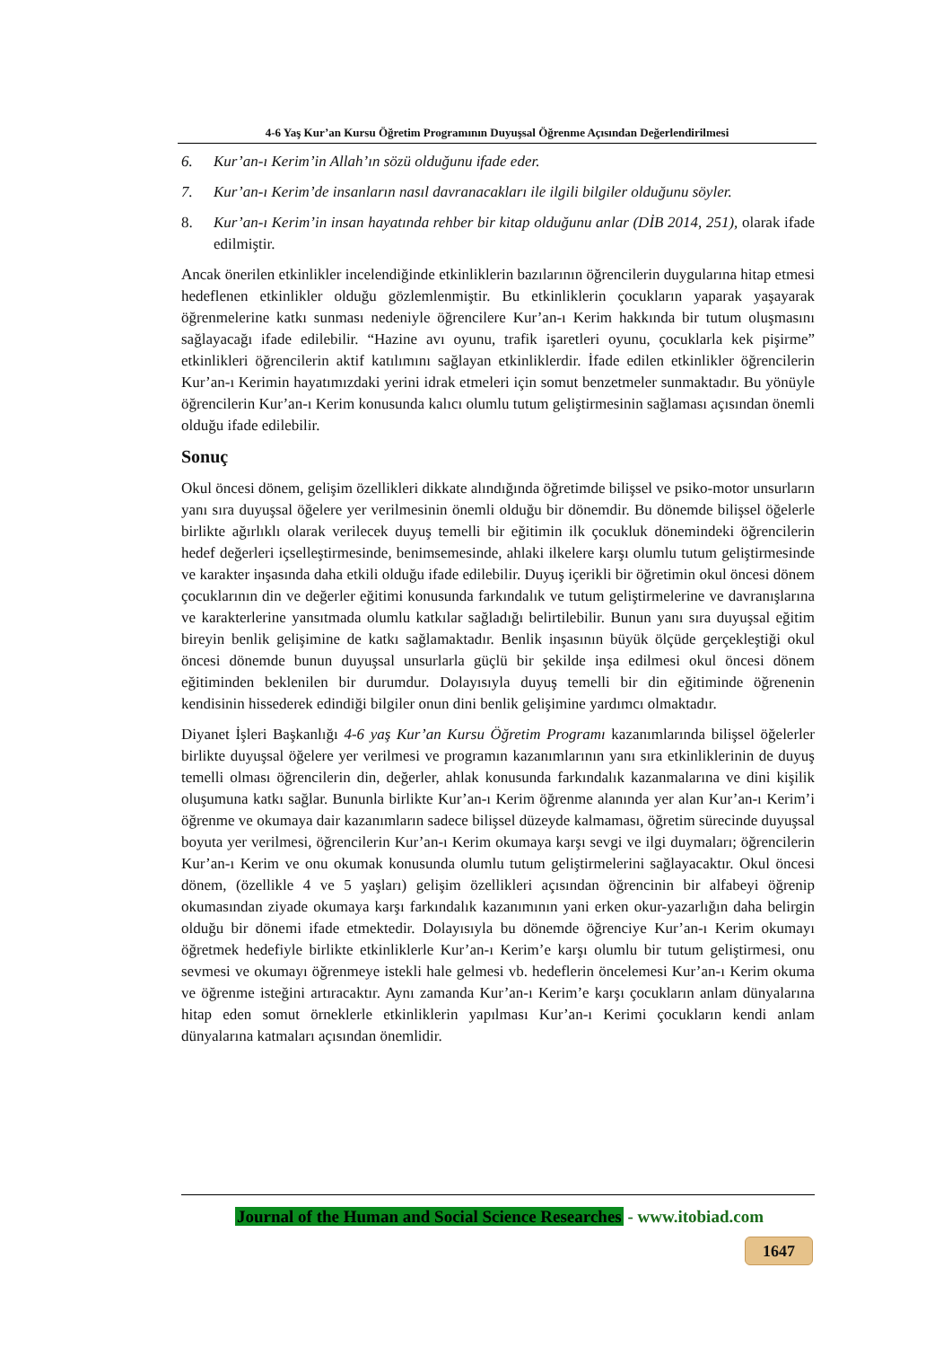4-6 Yaş Kur’an Kursu Öğretim Programının Duyuşsal Öğrenme Açısından Değerlendirilmesi
6. Kur’an-ı Kerim’in Allah’ın sözü olduğunu ifade eder.
7. Kur’an-ı Kerim’de insanların nasıl davranacakları ile ilgili bilgiler olduğunu söyler.
8. Kur’an-ı Kerim’in insan hayatında rehber bir kitap olduğunu anlar (DİB 2014, 251), olarak ifade edilmiştir.
Ancak önerilen etkinlikler incelendiğinde etkinliklerin bazılarının öğrencilerin duygularına hitap etmesi hedeflenen etkinlikler olduğu gözlemlenmiştir. Bu etkinliklerin çocukların yaparak yaşayarak öğrenmelerine katkı sunması nedeniyle öğrencilere Kur’an-ı Kerim hakkında bir tutum oluşmasını sağlayacağı ifade edilebilir. “Hazine avı oyunu, trafik işaretleri oyunu, çocuklarla kek pişirme” etkinlikleri öğrencilerin aktif katılımını sağlayan etkinliklerdir. İfade edilen etkinlikler öğrencilerin Kur’an-ı Kerimin hayatımızdaki yerini idrak etmeleri için somut benzetmeler sunmaktadır. Bu yönüyle öğrencilerin Kur’an-ı Kerim konusunda kalıcı olumlu tutum geliştirmesinin sağlaması açısından önemli olduğu ifade edilebilir.
Sonuç
Okul öncesi dönem, gelişim özellikleri dikkate alındığında öğretimde bilişsel ve psiko-motor unsurların yanı sıra duyuşsal öğelere yer verilmesinin önemli olduğu bir dönemdir. Bu dönemde bilişsel öğelerle birlikte ağırlıklı olarak verilecek duyuş temelli bir eğitimin ilk çocukluk dönemindeki öğrencilerin hedef değerleri içselleştirmesinde, benimsemesinde, ahlaki ilkelere karşı olumlu tutum geliştirmesinde ve karakter inşasında daha etkili olduğu ifade edilebilir. Duyuş içerikli bir öğretimin okul öncesi dönem çocuklarının din ve değerler eğitimi konusunda farkındalık ve tutum geliştirmelerine ve davranışlarına ve karakterlerine yansıtmada olumlu katkılar sağladığı belirtilebilir. Bunun yanı sıra duyuşsal eğitim bireyin benlik gelişimine de katkı sağlamaktadır. Benlik inşasının büyük ölçüde gerçekleştiği okul öncesi dönemde bunun duyuşsal unsurlarla güçlü bir şekilde inşa edilmesi okul öncesi dönem eğitiminden beklenilen bir durumdur. Dolayısıyla duyuş temelli bir din eğitiminde öğrenenin kendisinin hissederek edindiği bilgiler onun dini benlik gelişimine yardımcı olmaktadır.
Diyanet İşleri Başkanlığı 4-6 yaş Kur’an Kursu Öğretim Programı kazanımlarında bilişsel öğelerler birlikte duyuşsal öğelere yer verilmesi ve programın kazanımlarının yanı sıra etkinliklerinin de duyuş temelli olması öğrencilerin din, değerler, ahlak konusunda farkındalık kazanmalarına ve dini kişilik oluşumuna katkı sağlar. Bununla birlikte Kur’an-ı Kerim öğrenme alanında yer alan Kur’an-ı Kerim’i öğrenme ve okumaya dair kazanımların sadece bilişsel düzeyde kalmaması, öğretim sürecinde duyuşsal boyuta yer verilmesi, öğrencilerin Kur’an-ı Kerim okumaya karşı sevgi ve ilgi duymaları; öğrencilerin Kur’an-ı Kerim ve onu okumak konusunda olumlu tutum geliştirmelerini sağlayacaktır. Okul öncesi dönem, (özellikle 4 ve 5 yaşları) gelişim özellikleri açısından öğrencinin bir alfabeyi öğrenip okumasından ziyade okumaya karşı farkındalık kazanımının yani erken okur-yazarlığın daha belirgin olduğu bir dönemi ifade etmektedir. Dolayısıyla bu dönemde öğrenciye Kur’an-ı Kerim okumayı öğretmek hedefiyle birlikte etkinliklerle Kur’an-ı Kerim’e karşı olumlu bir tutum geliştirmesi, onu sevmesi ve okumayı öğrenmeye istekli hale gelmesi vb. hedeflerin öncelemesi Kur’an-ı Kerim okuma ve öğrenme isteğini artıracaktır. Aynı zamanda Kur’an-ı Kerim’e karşı çocukların anlam dünyalarına hitap eden somut örneklerle etkinliklerin yapılması Kur’an-ı Kerimi çocukların kendi anlam dünyalarına katmaları açısından önemlidir.
Journal of the Human and Social Science Researches - www.itobiad.com
1647